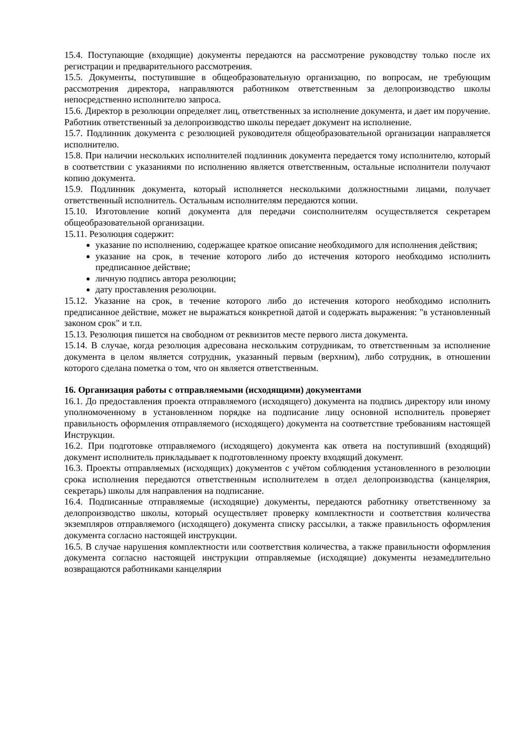15.4. Поступающие (входящие) документы передаются на рассмотрение руководству только после их регистрации и предварительного рассмотрения.
15.5. Документы, поступившие в общеобразовательную организацию, по вопросам, не требующим рассмотрения директора, направляются работником ответственным за делопроизводство школы непосредственно исполнителю запроса.
15.6. Директор в резолюции определяет лиц, ответственных за исполнение документа, и дает им поручение. Работник ответственный за делопроизводство школы передает документ на исполнение.
15.7. Подлинник документа с резолюцией руководителя общеобразовательной организации направляется исполнителю.
15.8. При наличии нескольких исполнителей подлинник документа передается тому исполнителю, который в соответствии с указаниями по исполнению является ответственным, остальные исполнители получают копию документа.
15.9. Подлинник документа, который исполняется несколькими должностными лицами, получает ответственный исполнитель. Остальным исполнителям передаются копии.
15.10. Изготовление копий документа для передачи соисполнителям осуществляется секретарем общеобразовательной организации.
15.11. Резолюция содержит:
указание по исполнению, содержащее краткое описание необходимого для исполнения действия;
указание на срок, в течение которого либо до истечения которого необходимо исполнить предписанное действие;
личную подпись автора резолюции;
дату проставления резолюции.
15.12. Указание на срок, в течение которого либо до истечения которого необходимо исполнить предписанное действие, может не выражаться конкретной датой и содержать выражения: "в установленный законом срок" и т.п.
15.13. Резолюция пишется на свободном от реквизитов месте первого листа документа.
15.14. В случае, когда резолюция адресована нескольким сотрудникам, то ответственным за исполнение документа в целом является сотрудник, указанный первым (верхним), либо сотрудник, в отношении которого сделана пометка о том, что он является ответственным.
16. Организация работы с отправляемыми (исходящими) документами
16.1. До предоставления проекта отправляемого (исходящего) документа на подпись директору или иному уполномоченному в установленном порядке на подписание лицу основной исполнитель проверяет правильность оформления отправляемого (исходящего) документа на соответствие требованиям настоящей Инструкции.
16.2. При подготовке отправляемого (исходящего) документа как ответа на поступивший (входящий) документ исполнитель прикладывает к подготовленному проекту входящий документ.
16.3. Проекты отправляемых (исходящих) документов с учётом соблюдения установленного в резолюции срока исполнения передаются ответственным исполнителем в отдел делопроизводства (канцелярия, секретарь) школы для направления на подписание.
16.4. Подписанные отправляемые (исходящие) документы, передаются работнику ответственному за делопроизводство школы, который осуществляет проверку комплектности и соответствия количества экземпляров отправляемого (исходящего) документа списку рассылки, а также правильность оформления документа согласно настоящей инструкции.
16.5. В случае нарушения комплектности или соответствия количества, а также правильности оформления документа согласно настоящей инструкции отправляемые (исходящие) документы незамедлительно возвращаются работниками канцелярии